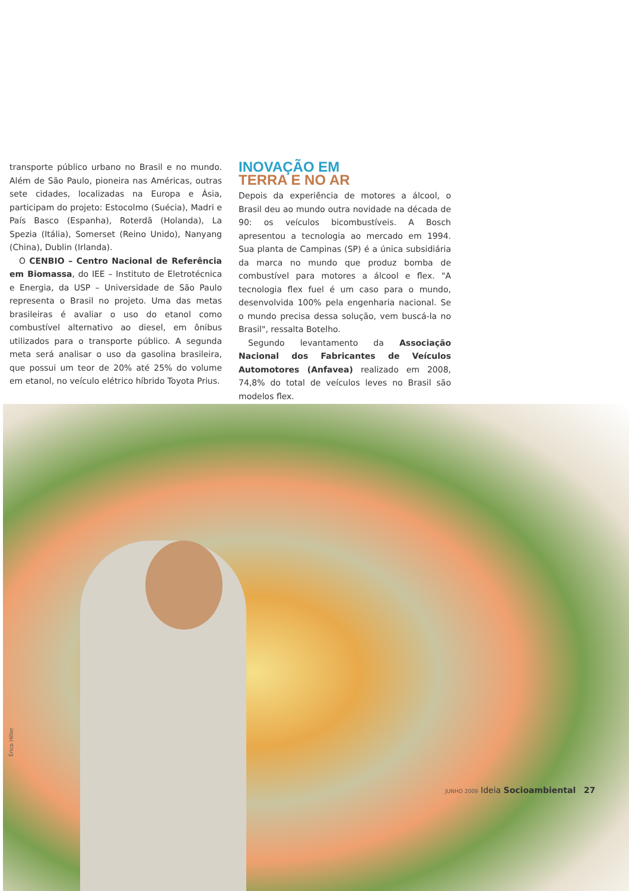transporte público urbano no Brasil e no mundo. Além de São Paulo, pioneira nas Américas, outras sete cidades, localizadas na Europa e Ásia, participam do projeto: Estocolmo (Suécia), Madri e País Basco (Espanha), Roterdã (Holanda), La Spezia (Itália), Somerset (Reino Unido), Nanyang (China), Dublin (Irlanda).
O CENBIO – Centro Nacional de Referência em Biomassa, do IEE – Instituto de Eletrotécnica e Energia, da USP – Universidade de São Paulo representa o Brasil no projeto. Uma das metas brasileiras é avaliar o uso do etanol como combustível alternativo ao diesel, em ônibus utilizados para o transporte público. A segunda meta será analisar o uso da gasolina brasileira, que possui um teor de 20% até 25% do volume em etanol, no veículo elétrico híbrido Toyota Prius.
INOVAÇÃO EM
TERRA E NO AR
Depois da experiência de motores a álcool, o Brasil deu ao mundo outra novidade na década de 90: os veículos bicombustíveis. A Bosch apresentou a tecnologia ao mercado em 1994. Sua planta de Campinas (SP) é a única subsidiária da marca no mundo que produz bomba de combustível para motores a álcool e flex. "A tecnologia flex fuel é um caso para o mundo, desenvolvida 100% pela engenharia nacional. Se o mundo precisa dessa solução, vem buscá-la no Brasil", ressalta Botelho.
Segundo levantamento da Associação Nacional dos Fabricantes de Veículos Automotores (Anfavea) realizado em 2008, 74,8% do total de veículos leves no Brasil são modelos flex.
Érico Hiller
JUNHO 2009 Ideia Socioambiental 27